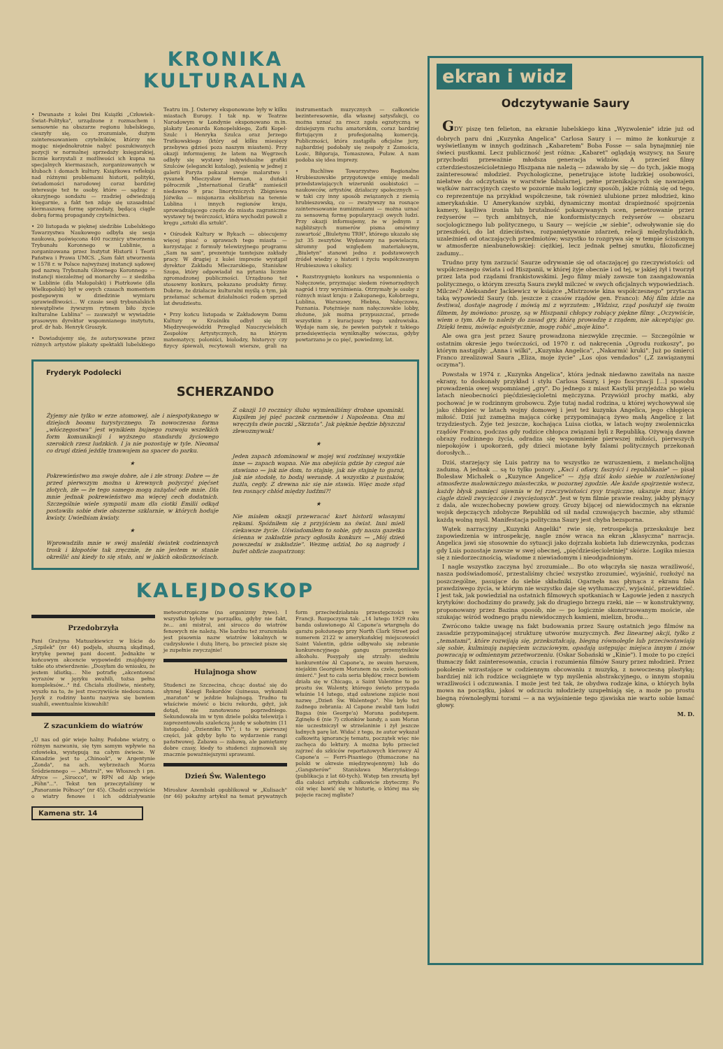KRONIKA
KULTURALNA
• Dwunaste z kolei Dni Książki „Człowiek–Świat–Polityka", urządzone z rozmachem i sensownie na obszarze regionu lubelskiego, cieszyły się, co zrozumiałe, dużym zainteresowaniem czytelników, którzy nie mogąc niejednokrotnie nabyć poszukiwanych pozycji w normalnej sprzedaży księgarskiej, licznie korzystali z możliwości ich kupna na specjalnych kiermaszach, zorganizowanych w klubach i domach kultury. Książkowa refleksja nad różnymi problemami historii, polityki, świadomości narodowej coraz bardziej interesuje też te osoby, które — sądząc z okazyjnego sondażu — rzadziej odwiedzają księgarnie, a fakt ten zdaje się uzasadniać kiermaszową formę sprzedaży, będącą ciągle dobrą formą propagandy czytelnictwa.
• 20 listopada w pięknej siedzibie Lubelskiego Towarzystwa Naukowego odbyła się sesja naukowa, poświęcona 400 rocznicy utworzenia Trybunału Koronnego w Lublinie, a zorganizowana przez Instytut Historii i Teorii Państwa i Prawa UMCS. „Sam fakt utworzenia w 1578 r. w Polsce najwyższej instancji sądowej pod nazwą Trybunału Głównego Koronnego — instancji niezależnej od monarchy — z siedziba w Lublinie (dla Małopolski) i Piotrkowie (dla Wielkopolski) był w owych czasach momentem postępowym w dziedzinie wymiaru sprawiedliwości... W czasie sesji trybunalskich niewątpliwie żywszym rytmem biło życie kulturalne Lublina" — zauważył w wywiadzie prasowym dyrektor wspomnianego instytutu, prof. dr hab. Henryk Groszyk.
• Dowiadujemy się, że autorysowane przez różnych artystów plakaty spektakli lubelskiego Teatru im. J. Osterwy eksponowane były w kilku miastach Europy. I tak np. w Teatrze Narodowym w Londynie eksponowano m.in. plakaty Leonarda Konopelskiego, Zofii Kopel-Szulc i Henryka Szulca oraz Jerzego Trutkowskiego (który od kilku miesięcy przebywa gdzieś poza naszym miastem). Przy okazji informujemy, że latem na Węgrzech odbyły się wystawy indywidualne grafiki Szulców (elegancki katalog), jesienią w jednej z galerii Paryża pokazał swoje malarstwo i rysunek Mieczysław Herman, a duński półrocznik „International Grafik" zamieścił niedawno 9 prac linorytniczych Zbigniewa Jóźwika — misjonarza ekslibrisu na terenie Lublina i innych regionów kraju, sprowadzającego często do miasta zagraniczne wystawy tej twórczości, która wychodzi powoli z kręgu „sztuki dla sztuki".
• Ośrodek Kultury w Rykach — obiecujemy więcej pisać o sprawach tego miasta — korzystając z formuły telewizyjnego programu „Sam na sam", prezentuje tamtejsze zakłady pracy. W drugiej z kolei imprezie wystąpił dyrektor Zakładu Mleczarskiego, Stanisław Szopa, który odpowiadał na pytania licznie zgromadzonej publiczności. Urządzono też stosowny konkurs, pokazano produkty firmy. Dobrze, że działacze kulturalni myślą o tym, jak przełamać schemat działalności rodem sprzed lat dwudziestu.
• Przy końcu listopada w Zakładowym Domu Kultury w Kraśniku odbył się III Międzywojewódzki Przegląd Nauczycielskich Zespołów Artystycznych, na którym matematycy, poloniści, biolodzy, historycy czy fizycy śpiewali, recytowali wiersze, grali na instrumentach muzycznych — całkowicie bezinteresownie, dla własnej satysfakcji, co można uznać za rzecz zgoła egzotyczną w dzisiejszym ruchu amatorskim, coraz bardziej flirtującym z profesjonalną komercją. Publiczności, która zastąpiła oficjalne jury, najbardziej podobały się zespoły z Zamościa, Łosic, Biłgoraja, Tomaszowa, Puław. A nam podoba się idea imprezy.
• Ruchliwe Towarzystwo Regionalne Hrubieszowskie przygotowuje emisję medali przedstawiających wizerunki osobistości — naukowców, artystów, działaczy społecznych — w taki czy inny sposób związanych z ziemią hrubieszowską, co — zważywszy na rosnące zainteresowanie numizmatami — można uznać za sensowną formę popularyzacji owych ludzi. Przy okazji informujemy, że w jednym z najbliższych numerów pisma omówimy zawartość „Biuletynu TRH", którego ukazało się już 35 zeszytów. Wydawany na powielaczu, skromny pod względem materiałowym, „Biuletyn" stanowi jedno z podstawowych źródeł wiedzy o historii i życiu współczesnym Hrubieszowa i okolicy.
• Rozstrzygnięto konkurs na wspomnienia o Nałęczowie, przyznając siedem równorzędnych nagród i trzy wyróżnienia. Otrzymały je osoby z różnych miast kraju: z Zakopanego, Kołobrzegu, Lublina, Warszawy, Hiebna, Nałęczowa, Poznania. Potężnieje nam nałęczowskie lobby, złożone, jak można przypuszczać, przede wszystkim z kuracjuszy tego uzdrowiska. Wydaje nam się, że pewien pożytek z takiego przedsięwzięcia wyniknąłby wówczas, gdyby powtarzano je co pięć, powiedzmy, lat.
Fryderyk Podolecki
SCHERZANDO
Żyjemy nie tylko w erze atomowej, ale i niespotykanego w dziejach boomu turystycznego. Ta nowoczesna forma „włóczęgostwa" jest wynikiem bujnego rozwoju wszelkich form komunikacji i wyższego standardu życiowego szerokich rzesz ludzkich. I ja nie pozostaję w tyle. Nieomal co drugi dzień jeżdżę tramwajem na spacer do parku.
★
Pokrewieństwo ma swoje dobre, ale i złe strony. Dobre — że przed pierwszym można u krewnych pożyczyć pięćset złotych, złe — że tego samego mogą zażądać ode mnie. Dla mnie jednak pokrewieństwo ma więcej cech dodatnich. Szczególnie wiele sympatii mam dla ciotki Emilii odkąd postawiła sobie dwie obszerne szklarnie, w których hoduje kwiaty. Uwielbiam kwiaty.
★
Wprowadziła mnie w swój maleńki światek codziennych trosk i kłopotów tak zręcznie, że nie jestem w stanie określić ani kiedy to się stało, ani w jakich okolicznościach. Z okazji 10 rocznicy ślubu wymieniliśmy drobne upominki. Kupiłem jej pięć paczek carmenów i Napoleona. Ona mi wręczyła dwie paczki „Skrzata". Jak pięknie będzie błyszczał zlewozmywak!
★
Jeden zapach zdominował w mojej wsi rodzinnej wszystkie inne — zapach wapna. Nie ma obejścia gdzie by czegoś nie stawiano — jak nie dom, to stajnię, jak nie stajnię to garaż, jak nie stodołę, to bodaj werandę. A wszystko z pustaków, żużla, cegły. Z drewna nic się nie stawia. Więc może stąd ten rosnący chłód między ludźmi?!
★
Nie miałem okazji przewracać kart historii własnymi rękami. Spóźniłem się z przyjściem na świat. Inni mieli ciekawsze życie. Uświadomiłem to sobie, gdy nasza gazetka ścienna w zakładzie pracy ogłosiła konkurs — „Mój dzień powszedni w zakładzie". Wezmę udział, bo są nagrody i bufet obficie zaopatrzony.
KALEJDOSKOP
Przedobrzyła
Pani Grażyna Matuszkiewicz w liście do „Szpilek" (nr 44) podjęła, słuszną skądinąd, krytykę pewnej pani docent. Jednakże w końcowym akcencie wypowiedzi znajdujemy takie oto stwierdzenie: „Dosyłam do wniosku, że jestem idiotką... Nie potrafię „akcentować wyrazów w języku swahili, tożsa pełna kompleksów..." itd. Chciała złośliwie, niestety, wyszło na to, że jest rzeczywiście niedouczona. Język z rodziny bantu nazywa się bowiem suahili, ewentualnie kiswahili!
Z szacunkiem do wiatrów
„U nas od gór wieje halny. Podobne wiatry, o różnym nazwaniu, się tym samym wpływie na człowieka, występują na całym świecie. W Kanadzie jest to „Chinook", w Argentynie „Zonda", na ach. wybrzeżach Morza Śródziemnego — „Mistral", we Włoszech i pn. Afryce — „Sirocco", w RFN od Alp wieje „Föhn"...". Tekst ten przeczytaliśmy w „Panoramie Północy" (nr 45). Chodzi oczywiście o wiatry fenowe i ich oddziaływanie meteorotropiczne (na organizmy żywe). I wszystko byłoby w porządku, gdyby nie fakt, że... ani mistral, ani sirocco do wiatrów fenowych nie należą. Nie bardzo też zrozumiała jest pisownia nazw wiatrów lokalnych w cudzysłowie i dużą literą, bo przecież pisze się je zupełnie zwyczajnie!
Hulajnoga show
Studenci ze Szczecina, chcąc dostać się do słynnej Księgi Rekordów Guinessa, wykonali „maraton" w jeździe hulajnogą. Trudno tu właściwie mówić o biciu rekordu, gdyż, jak dotąd, nie zanotowano poprzedniego. Sekundowała im w tym dziele polska telewizja i zaprezentowała szaleńczą jazdę w sobotnim (11 listopada) „Dzienniku TV", i to w pierwszej części, jak gdyby było to wydarzenie rangi państwowej. Zabawa — zabawą, ale pamiętamy dobre czasy, kiedy to studenci zajmowali się znacznie poważniejszymi sprawami.
Dzień Św. Walentego
Mirosław Azembski opublikował w „Kulisach" (nr 46) pokaźny artykuł na temat prywatnych form przeciwdziałania przestępczości we Francji. Rozpoczyna tak: „14 lutego 1929 roku banda osławionego Al Capone'a wtargnęła do garażu położonego przy North Clark Street pod numerem 2122 w amerykańskiej miejscowości Saint Valentin, gdzie odbywało się zebranie konkurencyjnego gangu przemytników alkoholu. Posypały się strzały: siedmiu konkurentów Al Capone'a, ze swoim herszem, niejakim Georgiem Moranem na czele, poniosło śmierć." Jest to cała seria błędów, rzecz bowiem działa się w Chicago, a Saint Valentine to po prostu św. Walenty, którego święto przypada właśnie 14 lutego, stąd osławione zajście nosi nazwę „Dzień Św. Walentego". Nie było też żadnego zebrania: Al Capone zwabił tam ludzi Bugsa (nie George'a) Morana podstępem. Zginęło 6 (nie 7) członków bandy, a sam Moran nie uczestniczył w strzelaninie i żył jeszcze ładnych parę lat. Widać z tego, że autor wykazał całkowitą ignorancję tematu, początek więc nie zachęca do lektury. A można było przecież zajrzeć do szkiców reportażowych kierowcy Al Capone'a — Ferri-Pisaniego (tłumaczone na polski w okresie międzywojennym) lub do „Gangsterów" Stanisława Mierzyńskiego (publikacja z lat 60-tych). Wstęp ten zresztą był dla całości artykułu całkowicie zbyteczny. Po cóż więc bawić się w historię, o której ma się pojęcie raczej mgliste?
Kamena str. 14
ekran i widz
Odczytywanie Saury
GDY piszę ten felieton, na ekranie lubelskiego kina „Wyzwolenie" idzie już od dobrych paru dni „Kuzynka Angelica" Carlosa Saury i — mimo że konkuruje z wyświetlanym w innych godzinach „Kabaretem" Boba Fosse — sala bynajmniej nie świeci pustkami. Lecz publiczność jest różna: „Kabaret" oglądają wszyscy, na Saurę przychodzi przeważnie młodsza generacja widzów. A przecież filmy czterdziestosześcioletniego Hiszpana nie należą — zdawało by się — do tych, jakie mogą zainteresować młodzież. Psychologiczne, penetrujące istotę ludzkiej osobowości, niełatwe do odczytania w warstwie fabularnej, pełne przenikających się nawzajem wątków narracyjnych często w pozornie mało logiczny sposób, jakże różnią się od tego, co reprezentuje na przykład współczesne, tak również ulubione przez młodzież, kino amerykańskie. U Amerykanów szybki, dynamiczny montaż drapieżność spojrzenia kamery, kąśliwa ironia lub brutalność pokazywanych scen, penetrowanie przez reżyserów — tych ambitnych, nie konformistycznych reżyserów — obszaru socjologicznego lub politycznego, u Saury — wejście „w siebie", odwoływanie się do przeszłości, do lat dzieciństwa, rozpamiętywanie zdarzeń, relacji międzyludzkich, uzależnień od otaczających przedmiotów; wszystko to rozgrywa się w tempie ściszonym w atmosferze nieabunełowskiej: ciężkiej, lecz jednak pełnej smutku, filozoficznej zadumy...
Trudno przy tym zarzucić Saurze odrywanie się od otaczającej go rzeczywistości: od współczesnego świata i od Hiszpanii, w której żyje obecnie i od tej, w jakiej żył i tworzył przez lata pod rządami frankistowskimi. Jego filmy miały zawsze ton zaangażowania politycznego, o którym zresztą Saura zwykł milczeć w swych oficjalnych wypowiedziach. Milczeć? Aleksander Jackiewicz w książce „Mistrzowie kina współczesnego" przytacza taką wypowiedź Saury (nb. jeszcze z czasów rządów gen. Franco): Mój film idzie na festiwal, dostaje nagrodę i mówią mi z wyrzutem: „Widzisz, rząd posłużył się twoim filmem, by mówiono: proszę, są w Hiszpanii chłopcy robiący piękne filmy. „Oczywiście, wiem o tym. Ale to należy do zasad gry, którą prowadzę z rządem, nie akceptując go. Dzięki temu, mówiąc egoistycznie, mogę robić „moje kino".
Ale owa gra jest przez Saurę prowadzona niezwykle zręcznie. — Szczególnie w ostatnim okresie jego twórczości, od 1970 r. od nakręcenia „Ogrodu rozkoszy", po którym nastąpiły: „Anna i wilki", „Kuzynka Angelica", „Nakarmić kruki". Już po śmierci Franco zrealizował Saura „Eliza, moje życie" „Los ojos vendados" („Z zawiązanymi oczyma").
Powstała w 1974 r. „Kuzynka Angelica", która jednak niedawno zawitała na nasze ekrany, to doskonały przykład i stylu Carlosa Saury, i jego fascynacji [...] sposobu prowadzenia owej wspomnianej „gry". Do jednego z miast Kastylii przyjeżdża po wielu latach nieobecności pięćdziesięcioletni mężczyzna. Przywiózł prochy matki, aby pochować je w rodzinnym grobowcu. Żyje tutaj nadal rodzina, u której wychowywał się jako chłopiec w latach wojny domowej i jest też kuzynka Angelica, jego chłopięca miłość. Dziś już zamężna mająca córkę przypominającą żywo małą Angelicę z lat trzydziestych. Żyje też jeszcze, kochająca Luisa ciotka, w latach wojny zwolenniczka rządów Franco, podczas gdy rodzice chłopca związani byli z Republiką. Ożywają dawne obrazy rodzinnego życia, odradza się wspomnienie pierwszej miłości, pierwszych niepokojów i upokorzeń, gdy dzieci miotane były falami politycznych przekonań dorosłych...
Dziś, starzejący się Luis patrzy na to wszystko ze wzruszeniem, z melancholijną zadumą. A jednak ... są to tylko pozory. „Kaci i ofiary, faszyści i republikanie" — pisał Bolesław Michałek o „Kuzynce Angelice" — żyją dziś koło siebie w rozleniwionej atmosferze malowniczego miasteczka, w pozornej zgodzie. Ale każde spojrzenie wstecz, każdy błysk pamięci ujawnia w tej rzeczywistości rysy tragiczne, ukazuje mur, który ciągle dzieli zwycięzców i zwyciężonych". Jest w tym filmie prawie realny, jakby płynący z dala, ale wszechobecny powiew grozy. Grozy bijącej od niewidocznych na ekranie wojsk depczących zdobycze Republiki od sił nadal czuwających bacznie, aby stłumić każdą wolną myśl. Manifestacja polityczna Saury jest chyba bezsporna.
Wątek narracyjny „Kuzynki Angeliki" rwie się, retrospekcja przeskakuje bez zapowiedzenia w introspekcję, nagle znów wraca na ekran „klasyczna" narracja. Angelica jawi się stosownie do sytuacji jako dojrzała kobieta lub dziewczynka, podczas gdy Luis pozostaje zawsze w swej obecnej, „pięćdziesięcioletniej" skórze. Logika miesza się z niedorzecznością, wiadome z niewiadomym i nieodgadnionym.
I nagle wszystko zaczyna być zrozumiałe... Bo oto włączyła się nasza wrażliwość, nasza podświadomość, przestaliśmy chcieć wszystko zrozumieć, wyjaśnić, rozłożyć na poszczególne, pasujące do siebie składniki. Ogarnęła nas płynąca z ekranu fala prawdziwego życia, w którym nie wszystko daje się wytłumaczyć, wyjaśnić, przewidzieć. I jest tak, jak powiedział na ostatnich filmowych spotkaniach w Łagowie jeden z naszych krytyków: dochodzimy do prawdy, jak do drugiego brzegu rzeki, nie — w konstruktywny, proponowany przez Bazina sposób, nie — po logicznie skonstruowanym moście, ale szukając wśród wodnego prądu niewidocznych kamieni, mielizn, brodu...
Zwrócono także uwagę na fakt budowania przez Saurę ostatnich jego filmów na zasadzie przypominającej strukturę utworów muzycznych. Bez linearnej akcji, tylko z „tematami", które rozwijają się, przekształcają, biegną równolegle lub przeciwstawiają się sobie, kulminują napięciem uczuciowym, opadają ustępując miejsca innym i znów powracają w odmiennym przetworzeniu. (Oskar Sobański w „Kinie"). I może to po części tłumaczy fakt zainteresowania, czucia i rozumienia filmów Saury przez młodzież. Przez pokolenie wzrastające w codziennym obcowaniu z muzyką, z nowoczesną plastyką; bardziej niż ich rodzice wciągnięte w typ myślenia abstrakcyjnego, o innym stopniu wrażliwości i odczuwania. I może jest też tak, że obydwa rodzaje kina, o których była mowa na początku, jakoś w odczuciu młodzieży uzupełniają się, a może po prostu biegną równoległymi torami — a na wyjaśnienie tego zjawiska nie warto sobie łamać głowy.
M. D.